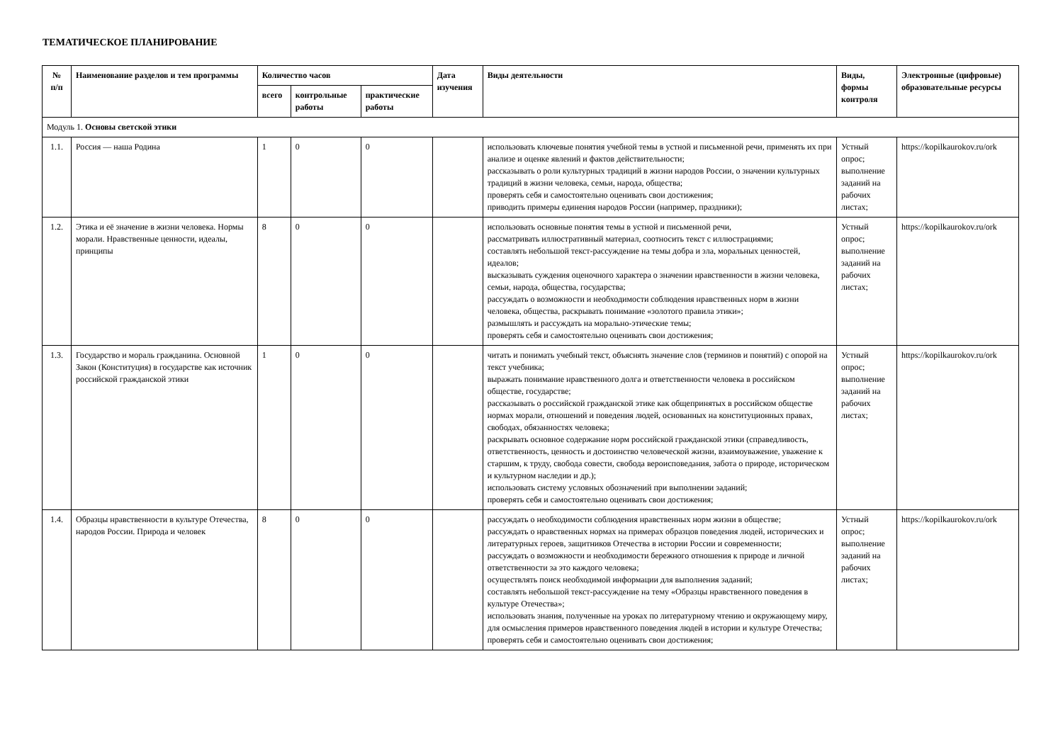ТЕМАТИЧЕСКОЕ ПЛАНИРОВАНИЕ
| № п/п | Наименование разделов и тем программы | Количество часов | | | Дата изучения | Виды деятельности | Виды, формы контроля | Электронные (цифровые) образовательные ресурсы |
| --- | --- | --- | --- | --- | --- | --- | --- | --- |
| | | всего | контрольные работы | практические работы | | | | |
| Модуль 1. Основы светской этики | | | | | | | | |
| 1.1. | Россия — наша Родина | 1 | 0 | 0 | | использовать ключевые понятия учебной темы в устной и письменной речи, применять их при анализе и оценке явлений и фактов действительности; рассказывать о роли культурных традиций в жизни народов России, о значении культурных традиций в жизни человека, семьи, народа, общества; проверять себя и самостоятельно оценивать свои достижения; приводить примеры единения народов России (например, праздники); | Устный опрос; выполнение заданий на рабочих листах; | https://kopilkaurokov.ru/ork |
| 1.2. | Этика и её значение в жизни человека. Нормы морали. Нравственные ценности, идеалы, принципы | 8 | 0 | 0 | | использовать основные понятия темы в устной и письменной речи, рассматривать иллюстративный материал, соотносить текст с иллюстрациями; составлять небольшой текст-рассуждение на темы добра и зла, моральных ценностей, идеалов; высказывать суждения оценочного характера о значении нравственности в жизни человека, семьи, народа, общества, государства; рассуждать о возможности и необходимости соблюдения нравственных норм в жизни человека, общества, раскрывать понимание «золотого правила этики»; размышлять и рассуждать на морально-этические темы; проверять себя и самостоятельно оценивать свои достижения; | Устный опрос; выполнение заданий на рабочих листах; | https://kopilkaurokov.ru/ork |
| 1.3. | Государство и мораль гражданина. Основной Закон (Конституция) в государстве как источник российской гражданской этики | 1 | 0 | 0 | | читать и понимать учебный текст, объяснять значение слов (терминов и понятий) с опорой на текст учебника; выражать понимание нравственного долга и ответственности человека в российском обществе, государстве; рассказывать о российской гражданской этике как общепринятых в российском обществе нормах морали, отношений и поведения людей, основанных на конституционных правах, свободах, обязанностях человека; раскрывать основное содержание норм российской гражданской этики (справедливость, ответственность, ценность и достоинство человеческой жизни, взаимоуважение, уважение к старшим, к труду, свобода совести, свобода вероисповедания, забота о природе, историческом и культурном наследии и др.); использовать систему условных обозначений при выполнении заданий; проверять себя и самостоятельно оценивать свои достижения; | Устный опрос; выполнение заданий на рабочих листах; | https://kopilkaurokov.ru/ork |
| 1.4. | Образцы нравственности в культуре Отечества, народов России. Природа и человек | 8 | 0 | 0 | | рассуждать о необходимости соблюдения нравственных норм жизни в обществе; рассуждать о нравственных нормах на примерах образцов поведения людей, исторических и литературных героев, защитников Отечества в истории России и современности; рассуждать о возможности и необходимости бережного отношения к природе и личной ответственности за это каждого человека; осуществлять поиск необходимой информации для выполнения заданий; составлять небольшой текст-рассуждение на тему «Образцы нравственного поведения в культуре Отечества»; использовать знания, полученные на уроках по литературному чтению и окружающему миру, для осмысления примеров нравственного поведения людей в истории и культуре Отечества; проверять себя и самостоятельно оценивать свои достижения; | Устный опрос; выполнение заданий на рабочих листах; | https://kopilkaurokov.ru/ork |